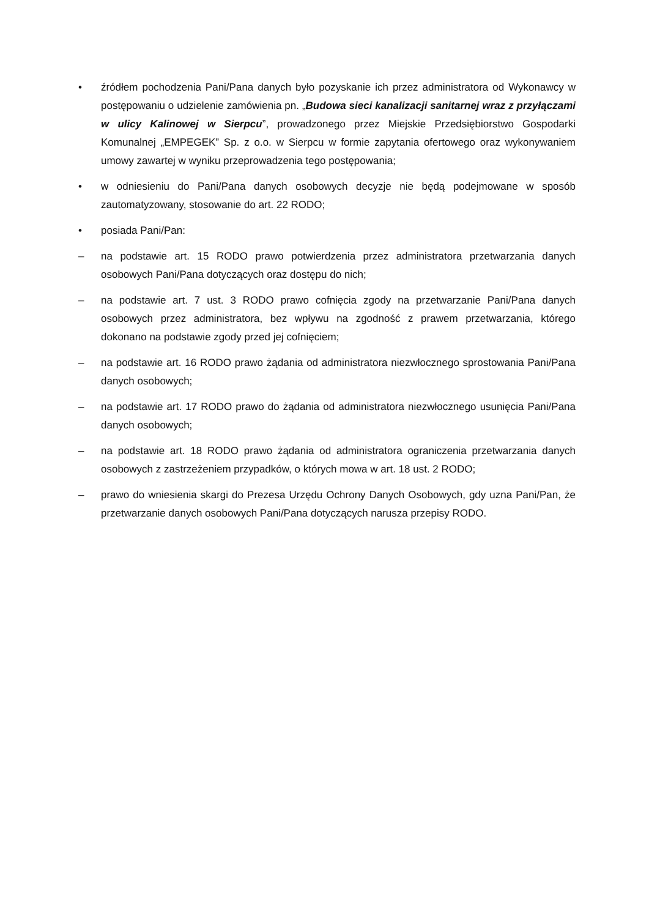• źródłem pochodzenia Pani/Pana danych było pozyskanie ich przez administratora od Wykonawcy w postępowaniu o udzielenie zamówienia pn. „Budowa sieci kanalizacji sanitarnej wraz z przyłączami w ulicy Kalinowej w Sierpcu”, prowadzonego przez Miejskie Przedsiębiorstwo Gospodarki Komunalnej „EMPEGEK” Sp. z o.o. w Sierpcu w formie zapytania ofertowego oraz wykonywaniem umowy zawartej w wyniku przeprowadzenia tego postępowania;
• w odniesieniu do Pani/Pana danych osobowych decyzje nie będą podejmowane w sposób zautomatyzowany, stosowanie do art. 22 RODO;
• posiada Pani/Pan:
– na podstawie art. 15 RODO prawo potwierdzenia przez administratora przetwarzania danych osobowych Pani/Pana dotyczących oraz dostępu do nich;
– na podstawie art. 7 ust. 3 RODO prawo cofnięcia zgody na przetwarzanie Pani/Pana danych osobowych przez administratora, bez wpływu na zgodność z prawem przetwarzania, którego dokonano na podstawie zgody przed jej cofnięciem;
– na podstawie art. 16 RODO prawo żądania od administratora niezwłocznego sprostowania Pani/Pana danych osobowych;
– na podstawie art. 17 RODO prawo do żądania od administratora niezwłocznego usunięcia Pani/Pana danych osobowych;
– na podstawie art. 18 RODO prawo żądania od administratora ograniczenia przetwarzania danych osobowych z zastrzeżeniem przypadków, o których mowa w art. 18 ust. 2 RODO;
– prawo do wniesienia skargi do Prezesa Urzędu Ochrony Danych Osobowych, gdy uzna Pani/Pan, że przetwarzanie danych osobowych Pani/Pana dotyczących narusza przepisy RODO.